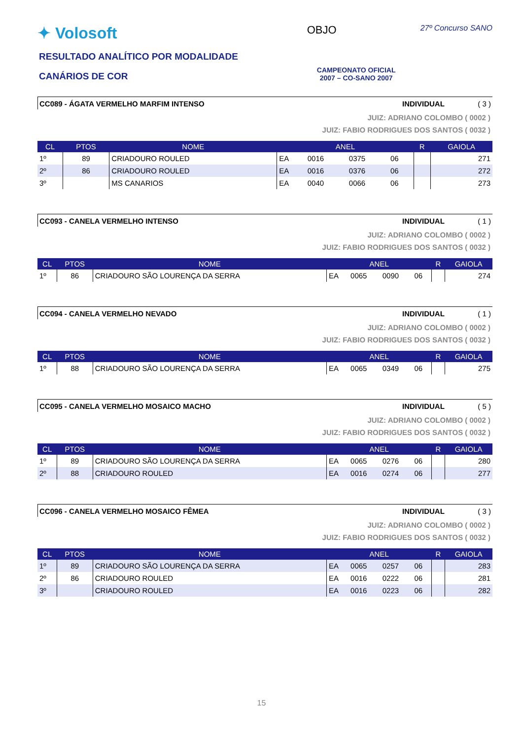✦ Volosoft
RESULTADO ANALÍTICO POR MODALIDADE
CANÁRIOS DE COR
OBJO
CAMPEONATO OFICIAL
2007 – CO-SANO 2007
27º Concurso SANO
CC089 - ÁGATA VERMELHO MARFIM INTENSO INDIVIDUAL ( 3 )
JUIZ: ADRIANO COLOMBO ( 0002 )
JUIZ: FABIO RODRIGUES DOS SANTOS ( 0032 )
| CL | PTOS | NOME | ANEL | | | | R | GAIOLA |
| --- | --- | --- | --- | --- | --- | --- | --- | --- |
| 1º | 89 | CRIADOURO ROULED | EA | 0016 | 0375 | 06 | | 271 |
| 2º | 86 | CRIADOURO ROULED | EA | 0016 | 0376 | 06 | | 272 |
| 3º | | MS CANARIOS | EA | 0040 | 0066 | 06 | | 273 |
CC093 - CANELA VERMELHO INTENSO INDIVIDUAL ( 1 )
JUIZ: ADRIANO COLOMBO ( 0002 )
JUIZ: FABIO RODRIGUES DOS SANTOS ( 0032 )
| CL | PTOS | NOME | ANEL | | | | R | GAIOLA |
| --- | --- | --- | --- | --- | --- | --- | --- | --- |
| 1º | 86 | CRIADOURO SÃO LOURENÇA DA SERRA | EA | 0065 | 0090 | 06 | | 274 |
CC094 - CANELA VERMELHO NEVADO INDIVIDUAL ( 1 )
JUIZ: ADRIANO COLOMBO ( 0002 )
JUIZ: FABIO RODRIGUES DOS SANTOS ( 0032 )
| CL | PTOS | NOME | ANEL | | | | R | GAIOLA |
| --- | --- | --- | --- | --- | --- | --- | --- | --- |
| 1º | 88 | CRIADOURO SÃO LOURENÇA DA SERRA | EA | 0065 | 0349 | 06 | | 275 |
CC095 - CANELA VERMELHO MOSAICO MACHO INDIVIDUAL ( 5 )
JUIZ: ADRIANO COLOMBO ( 0002 )
JUIZ: FABIO RODRIGUES DOS SANTOS ( 0032 )
| CL | PTOS | NOME | ANEL | | | | R | GAIOLA |
| --- | --- | --- | --- | --- | --- | --- | --- | --- |
| 1º | 89 | CRIADOURO SÃO LOURENÇA DA SERRA | EA | 0065 | 0276 | 06 | | 280 |
| 2º | 88 | CRIADOURO ROULED | EA | 0016 | 0274 | 06 | | 277 |
CC096 - CANELA VERMELHO MOSAICO FÊMEA INDIVIDUAL ( 3 )
JUIZ: ADRIANO COLOMBO ( 0002 )
JUIZ: FABIO RODRIGUES DOS SANTOS ( 0032 )
| CL | PTOS | NOME | ANEL | | | | R | GAIOLA |
| --- | --- | --- | --- | --- | --- | --- | --- | --- |
| 1º | 89 | CRIADOURO SÃO LOURENÇA DA SERRA | EA | 0065 | 0257 | 06 | | 283 |
| 2º | 86 | CRIADOURO ROULED | EA | 0016 | 0222 | 06 | | 281 |
| 3º | | CRIADOURO ROULED | EA | 0016 | 0223 | 06 | | 282 |
15